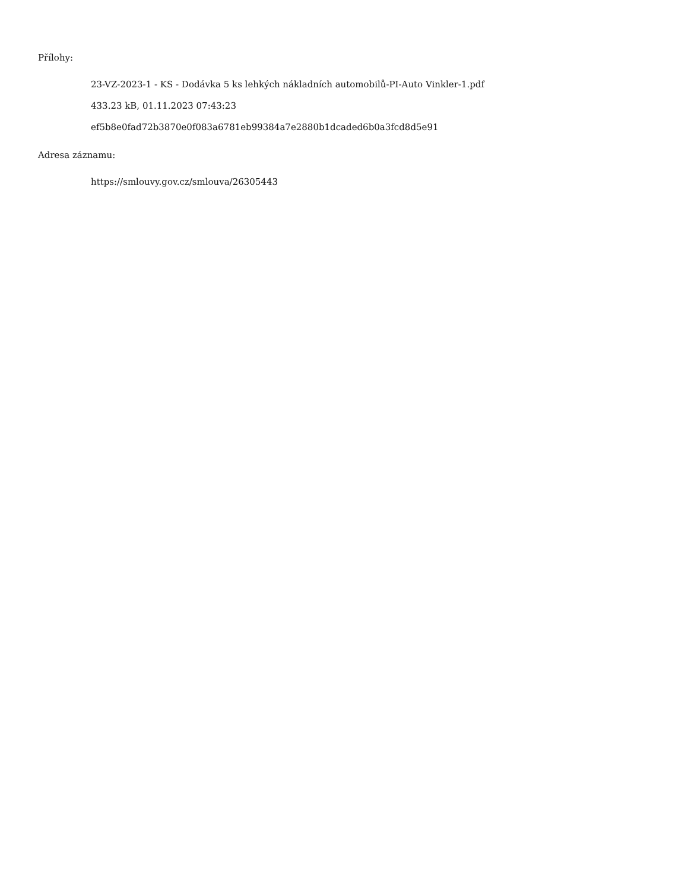Přílohy:
23-VZ-2023-1 - KS - Dodávka 5 ks lehkých nákladních automobilů-PI-Auto Vinkler-1.pdf
433.23 kB, 01.11.2023 07:43:23
ef5b8e0fad72b3870e0f083a6781eb99384a7e2880b1dcaded6b0a3fcd8d5e91
Adresa záznamu:
https://smlouvy.gov.cz/smlouva/26305443